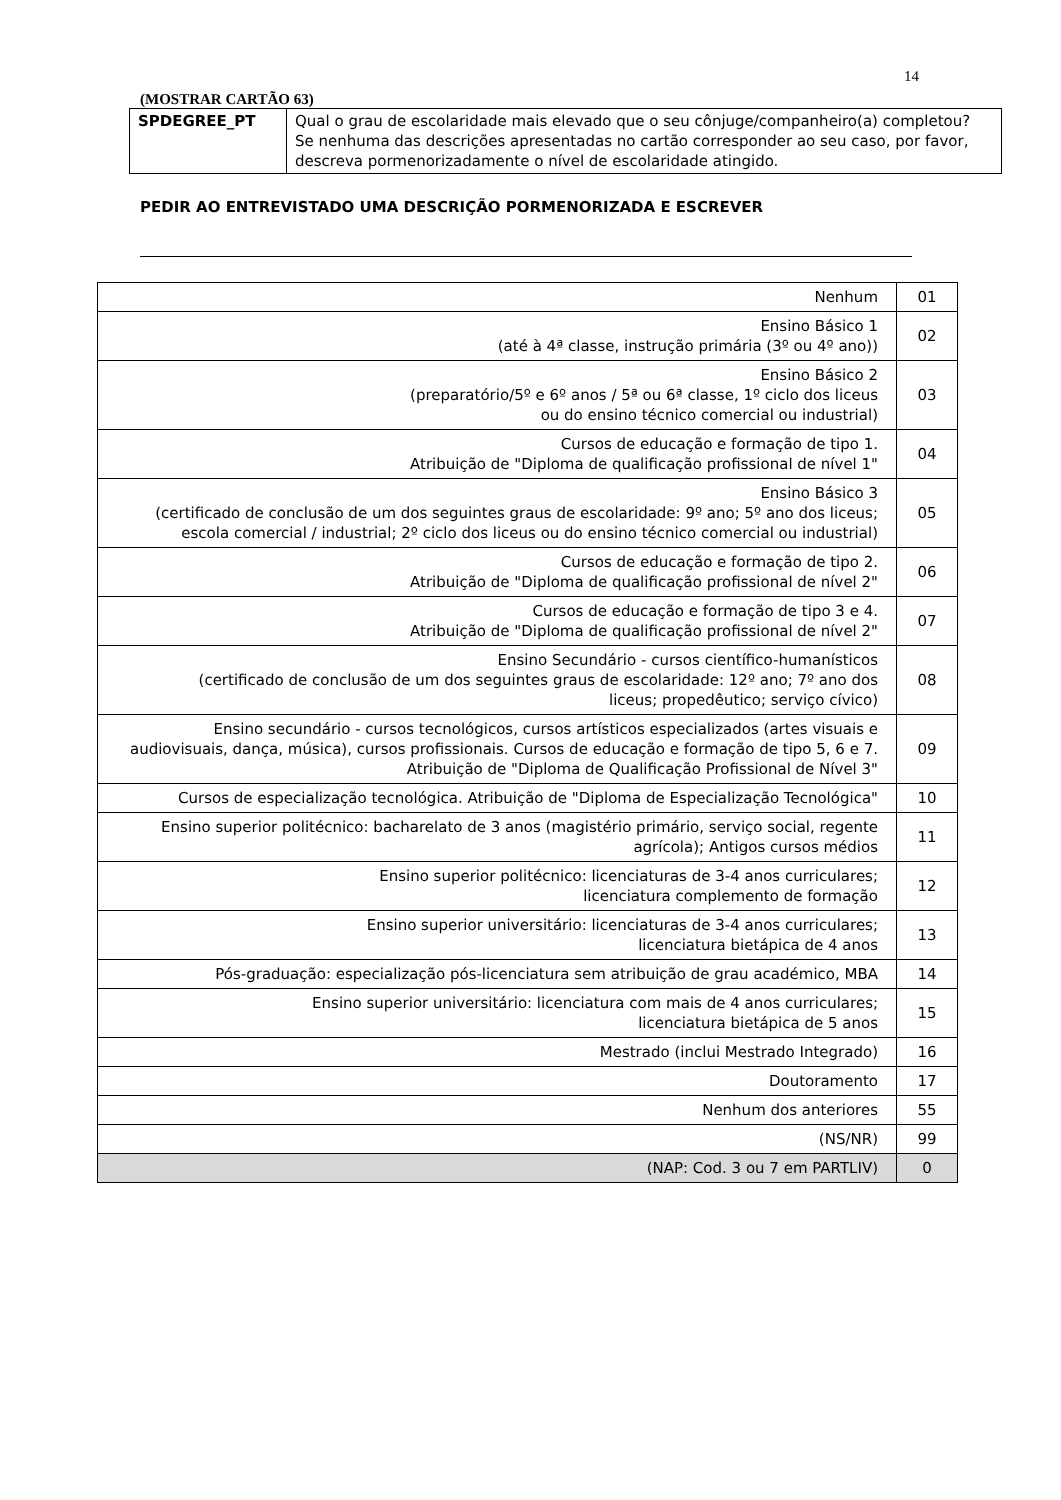14
(MOSTRAR CARTÃO 63)
| SPDEGREE_PT | Qual o grau de escolaridade mais elevado que o seu cônjuge/companheiro(a) completou? Se nenhuma das descrições apresentadas no cartão corresponder ao seu caso, por favor, descreva pormenorizadamente o nível de escolaridade atingido. |
PEDIR AO ENTREVISTADO UMA DESCRIÇÃO PORMENORIZADA E ESCREVER
| Nenhum | 01 |
| Ensino Básico 1 (até à 4ª classe, instrução primária (3º ou 4º ano)) | 02 |
| Ensino Básico 2 (preparatório/5º e 6º anos / 5ª ou 6ª classe, 1º ciclo dos liceus ou do ensino técnico comercial ou industrial) | 03 |
| Cursos de educação e formação de tipo 1. Atribuição de "Diploma de qualificação profissional de nível 1" | 04 |
| Ensino Básico 3 (certificado de conclusão de um dos seguintes graus de escolaridade: 9º ano; 5º ano dos liceus; escola comercial / industrial; 2º ciclo dos liceus ou do ensino técnico comercial ou industrial) | 05 |
| Cursos de educação e formação de tipo 2. Atribuição de "Diploma de qualificação profissional de nível 2" | 06 |
| Cursos de educação e formação de tipo 3 e 4. Atribuição de "Diploma de qualificação profissional de nível 2" | 07 |
| Ensino Secundário - cursos científico-humanísticos (certificado de conclusão de um dos seguintes graus de escolaridade: 12º ano; 7º ano dos liceus; propedêutico; serviço cívico) | 08 |
| Ensino secundário - cursos tecnológicos, cursos artísticos especializados (artes visuais e audiovisuais, dança, música), cursos profissionais. Cursos de educação e formação de tipo 5, 6 e 7. Atribuição de "Diploma de Qualificação Profissional de Nível 3" | 09 |
| Cursos de especialização tecnológica. Atribuição de "Diploma de Especialização Tecnológica" | 10 |
| Ensino superior politécnico: bacharelato de 3 anos (magistério primário, serviço social, regente agrícola); Antigos cursos médios | 11 |
| Ensino superior politécnico: licenciaturas de 3-4 anos curriculares; licenciatura complemento de formação | 12 |
| Ensino superior universitário: licenciaturas de 3-4 anos curriculares; licenciatura bietápica de 4 anos | 13 |
| Pós-graduação: especialização pós-licenciatura sem atribuição de grau académico, MBA | 14 |
| Ensino superior universitário: licenciatura com mais de 4 anos curriculares; licenciatura bietápica de 5 anos | 15 |
| Mestrado (inclui Mestrado Integrado) | 16 |
| Doutoramento | 17 |
| Nenhum dos anteriores | 55 |
| (NS/NR) | 99 |
| (NAP: Cod. 3 ou 7 em PARTLIV) | 0 |